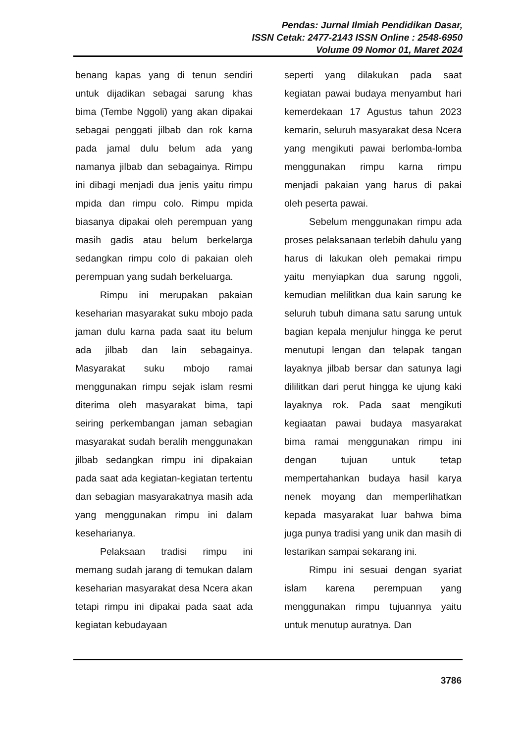Pendas: Jurnal Ilmiah Pendidikan Dasar,
ISSN Cetak: 2477-2143 ISSN Online : 2548-6950
Volume 09 Nomor 01, Maret 2024
benang kapas yang di tenun sendiri untuk dijadikan sebagai sarung khas bima (Tembe Nggoli) yang akan dipakai sebagai penggati jilbab dan rok karna pada jamal dulu belum ada yang namanya jilbab dan sebagainya. Rimpu ini dibagi menjadi dua jenis yaitu rimpu mpida dan rimpu colo. Rimpu mpida biasanya dipakai oleh perempuan yang masih gadis atau belum berkelarga sedangkan rimpu colo di pakaian oleh perempuan yang sudah berkeluarga.
Rimpu ini merupakan pakaian keseharian masyarakat suku mbojo pada jaman dulu karna pada saat itu belum ada jilbab dan lain sebagainya. Masyarakat suku mbojo ramai menggunakan rimpu sejak islam resmi diterima oleh masyarakat bima, tapi seiring perkembangan jaman sebagian masyarakat sudah beralih menggunakan jilbab sedangkan rimpu ini dipakaian pada saat ada kegiatan-kegiatan tertentu dan sebagian masyarakatnya masih ada yang menggunakan rimpu ini dalam keseharianya.
Pelaksaan tradisi rimpu ini memang sudah jarang di temukan dalam keseharian masyarakat desa Ncera akan tetapi rimpu ini dipakai pada saat ada kegiatan kebudayaan
seperti yang dilakukan pada saat kegiatan pawai budaya menyambut hari kemerdekaan 17 Agustus tahun 2023 kemarin, seluruh masyarakat desa Ncera yang mengikuti pawai berlomba-lomba menggunakan rimpu karna rimpu menjadi pakaian yang harus di pakai oleh peserta pawai.
Sebelum menggunakan rimpu ada proses pelaksanaan terlebih dahulu yang harus di lakukan oleh pemakai rimpu yaitu menyiapkan dua sarung nggoli, kemudian melilitkan dua kain sarung ke seluruh tubuh dimana satu sarung untuk bagian kepala menjulur hingga ke perut menutupi lengan dan telapak tangan layaknya jilbab bersar dan satunya lagi dililitkan dari perut hingga ke ujung kaki layaknya rok. Pada saat mengikuti kegiaatan pawai budaya masyarakat bima ramai menggunakan rimpu ini dengan tujuan untuk tetap mempertahankan budaya hasil karya nenek moyang dan memperlihatkan kepada masyarakat luar bahwa bima juga punya tradisi yang unik dan masih di lestarikan sampai sekarang ini.
Rimpu ini sesuai dengan syariat islam karena perempuan yang menggunakan rimpu tujuannya yaitu untuk menutup auratnya. Dan
3786